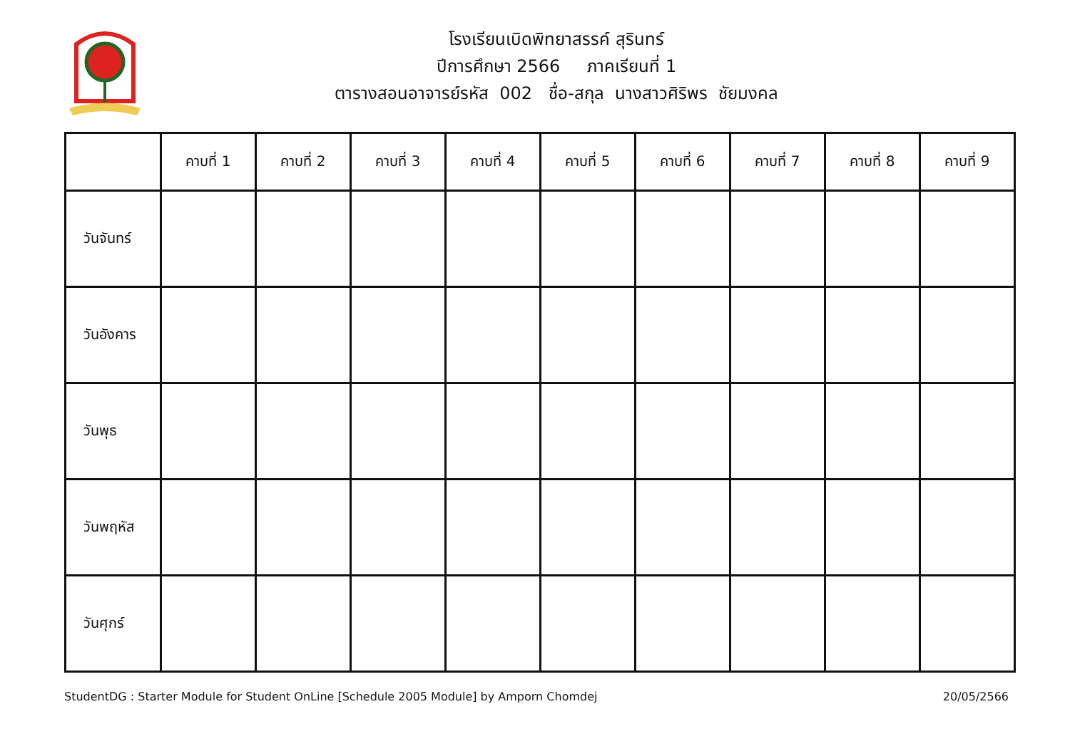โรงเรียนเบิดพิทยาสรรค์ สุรินทร์
ปีการศึกษา 2566 ภาคเรียนที่ 1
ตารางสอนอาจารย์รหัส 002 ชื่อ-สกุล นางสาวศิริพร ชัยมงคล
| | คาบที่ 1 | คาบที่ 2 | คาบที่ 3 | คาบที่ 4 | คาบที่ 5 | คาบที่ 6 | คาบที่ 7 | คาบที่ 8 | คาบที่ 9 |
| --- | --- | --- | --- | --- | --- | --- | --- | --- | --- |
| วันจันทร์ | | | | | | | | | |
| วันอังคาร | | | | | | | | | |
| วันพุธ | | | | | | | | | |
| วันพฤหัส | | | | | | | | | |
| วันศุกร์ | | | | | | | | | |
StudentDG : Starter Module for Student OnLine [Schedule 2005 Module] by Amporn Chomdej 20/05/2566